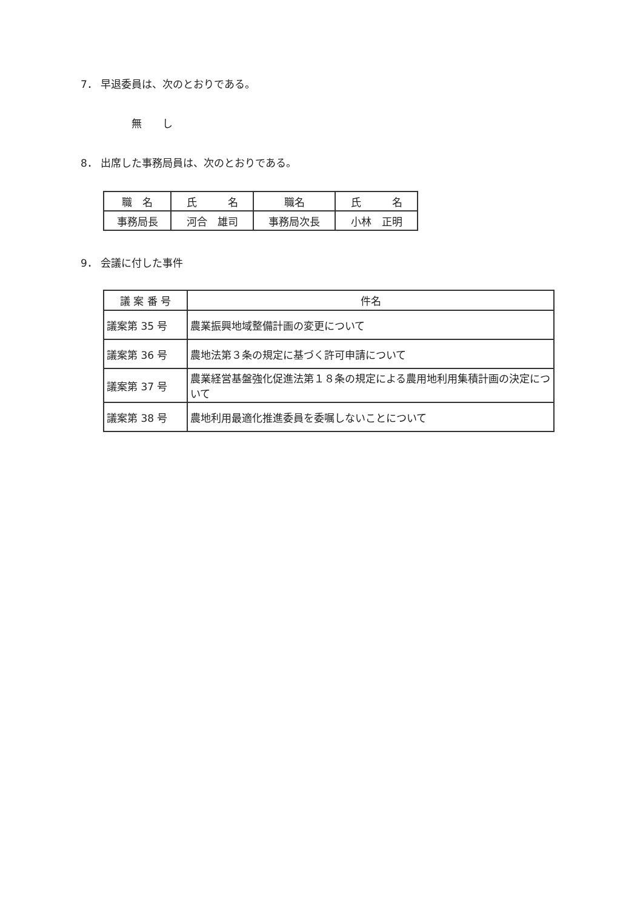7． 早退委員は、次のとおりである。
無　　し
8． 出席した事務局員は、次のとおりである。
| 職 名 | 氏 名 | 職名 | 氏 名 |
| --- | --- | --- | --- |
| 事務局長 | 河合 雄司 | 事務局次長 | 小林 正明 |
9． 会議に付した事件
| 議 案 番 号 | 件名 |
| --- | --- |
| 議案第 35 号 | 農業振興地域整備計画の変更について |
| 議案第 36 号 | 農地法第３条の規定に基づく許可申請について |
| 議案第 37 号 | 農業経営基盤強化促進法第１８条の規定による農用地利用集積計画の決定について |
| 議案第 38 号 | 農地利用最適化推進委員を委嘱しないことについて |